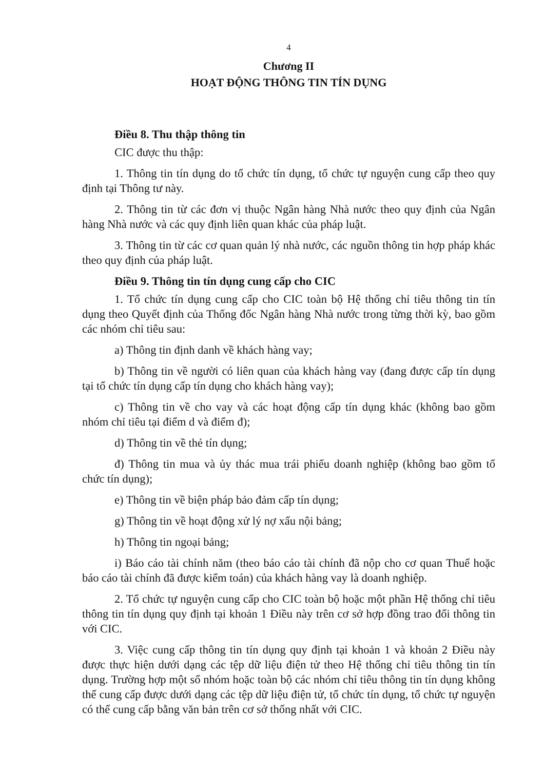4
Chương II
HOẠT ĐỘNG THÔNG TIN TÍN DỤNG
Điều 8. Thu thập thông tin
CIC được thu thập:
1. Thông tin tín dụng do tổ chức tín dụng, tổ chức tự nguyện cung cấp theo quy định tại Thông tư này.
2. Thông tin từ các đơn vị thuộc Ngân hàng Nhà nước theo quy định của Ngân hàng Nhà nước và các quy định liên quan khác của pháp luật.
3. Thông tin từ các cơ quan quản lý nhà nước, các nguồn thông tin hợp pháp khác theo quy định của pháp luật.
Điều 9. Thông tin tín dụng cung cấp cho CIC
1. Tổ chức tín dụng cung cấp cho CIC toàn bộ Hệ thống chỉ tiêu thông tin tín dụng theo Quyết định của Thống đốc Ngân hàng Nhà nước trong từng thời kỳ, bao gồm các nhóm chỉ tiêu sau:
a) Thông tin định danh về khách hàng vay;
b) Thông tin về người có liên quan của khách hàng vay (đang được cấp tín dụng tại tổ chức tín dụng cấp tín dụng cho khách hàng vay);
c) Thông tin về cho vay và các hoạt động cấp tín dụng khác (không bao gồm nhóm chỉ tiêu tại điểm d và điểm đ);
d) Thông tin về thẻ tín dụng;
đ) Thông tin mua và ủy thác mua trái phiếu doanh nghiệp (không bao gồm tổ chức tín dụng);
e) Thông tin về biện pháp bảo đảm cấp tín dụng;
g) Thông tin về hoạt động xử lý nợ xấu nội bảng;
h) Thông tin ngoại bảng;
i) Báo cáo tài chính năm (theo báo cáo tài chính đã nộp cho cơ quan Thuế hoặc báo cáo tài chính đã được kiểm toán) của khách hàng vay là doanh nghiệp.
2. Tổ chức tự nguyện cung cấp cho CIC toàn bộ hoặc một phần Hệ thống chỉ tiêu thông tin tín dụng quy định tại khoản 1 Điều này trên cơ sở hợp đồng trao đổi thông tin với CIC.
3. Việc cung cấp thông tin tín dụng quy định tại khoản 1 và khoản 2 Điều này được thực hiện dưới dạng các tệp dữ liệu điện tử theo Hệ thống chỉ tiêu thông tin tín dụng. Trường hợp một số nhóm hoặc toàn bộ các nhóm chỉ tiêu thông tin tín dụng không thể cung cấp được dưới dạng các tệp dữ liệu điện tử, tổ chức tín dụng, tổ chức tự nguyện có thể cung cấp bằng văn bản trên cơ sở thống nhất với CIC.